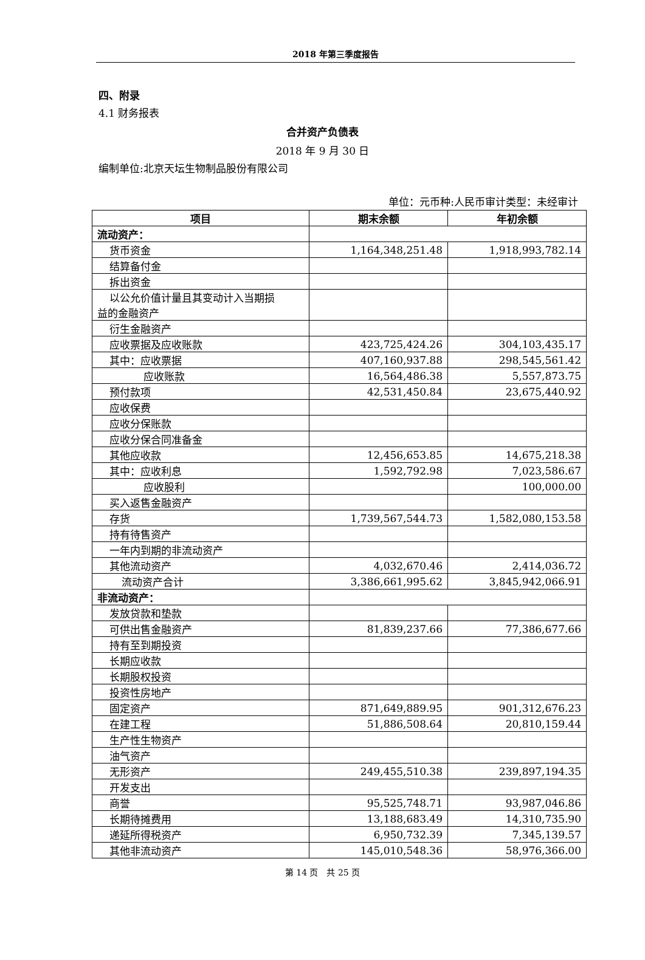2018 年第三季度报告
四、附录
4.1 财务报表
合并资产负债表
2018 年 9 月 30 日
编制单位:北京天坛生物制品股份有限公司
单位：元币种:人民币审计类型：未经审计
| 项目 | 期末余额 | 年初余额 |
| --- | --- | --- |
| 流动资产： | | |
| 货币资金 | 1,164,348,251.48 | 1,918,993,782.14 |
| 结算备付金 | | |
| 拆出资金 | | |
| 以公允价值计量且其变动计入当期损 益的金融资产 | | |
| 衍生金融资产 | | |
| 应收票据及应收账款 | 423,725,424.26 | 304,103,435.17 |
| 其中：应收票据 | 407,160,937.88 | 298,545,561.42 |
| 应收账款 | 16,564,486.38 | 5,557,873.75 |
| 预付款项 | 42,531,450.84 | 23,675,440.92 |
| 应收保费 | | |
| 应收分保账款 | | |
| 应收分保合同准备金 | | |
| 其他应收款 | 12,456,653.85 | 14,675,218.38 |
| 其中：应收利息 | 1,592,792.98 | 7,023,586.67 |
| 应收股利 | | 100,000.00 |
| 买入返售金融资产 | | |
| 存货 | 1,739,567,544.73 | 1,582,080,153.58 |
| 持有待售资产 | | |
| 一年内到期的非流动资产 | | |
| 其他流动资产 | 4,032,670.46 | 2,414,036.72 |
| 流动资产合计 | 3,386,661,995.62 | 3,845,942,066.91 |
| 非流动资产： | | |
| 发放贷款和垫款 | | |
| 可供出售金融资产 | 81,839,237.66 | 77,386,677.66 |
| 持有至到期投资 | | |
| 长期应收款 | | |
| 长期股权投资 | | |
| 投资性房地产 | | |
| 固定资产 | 871,649,889.95 | 901,312,676.23 |
| 在建工程 | 51,886,508.64 | 20,810,159.44 |
| 生产性生物资产 | | |
| 油气资产 | | |
| 无形资产 | 249,455,510.38 | 239,897,194.35 |
| 开发支出 | | |
| 商誉 | 95,525,748.71 | 93,987,046.86 |
| 长期待摊费用 | 13,188,683.49 | 14,310,735.90 |
| 递延所得税资产 | 6,950,732.39 | 7,345,139.57 |
| 其他非流动资产 | 145,010,548.36 | 58,976,366.00 |
第 14 页　共 25 页